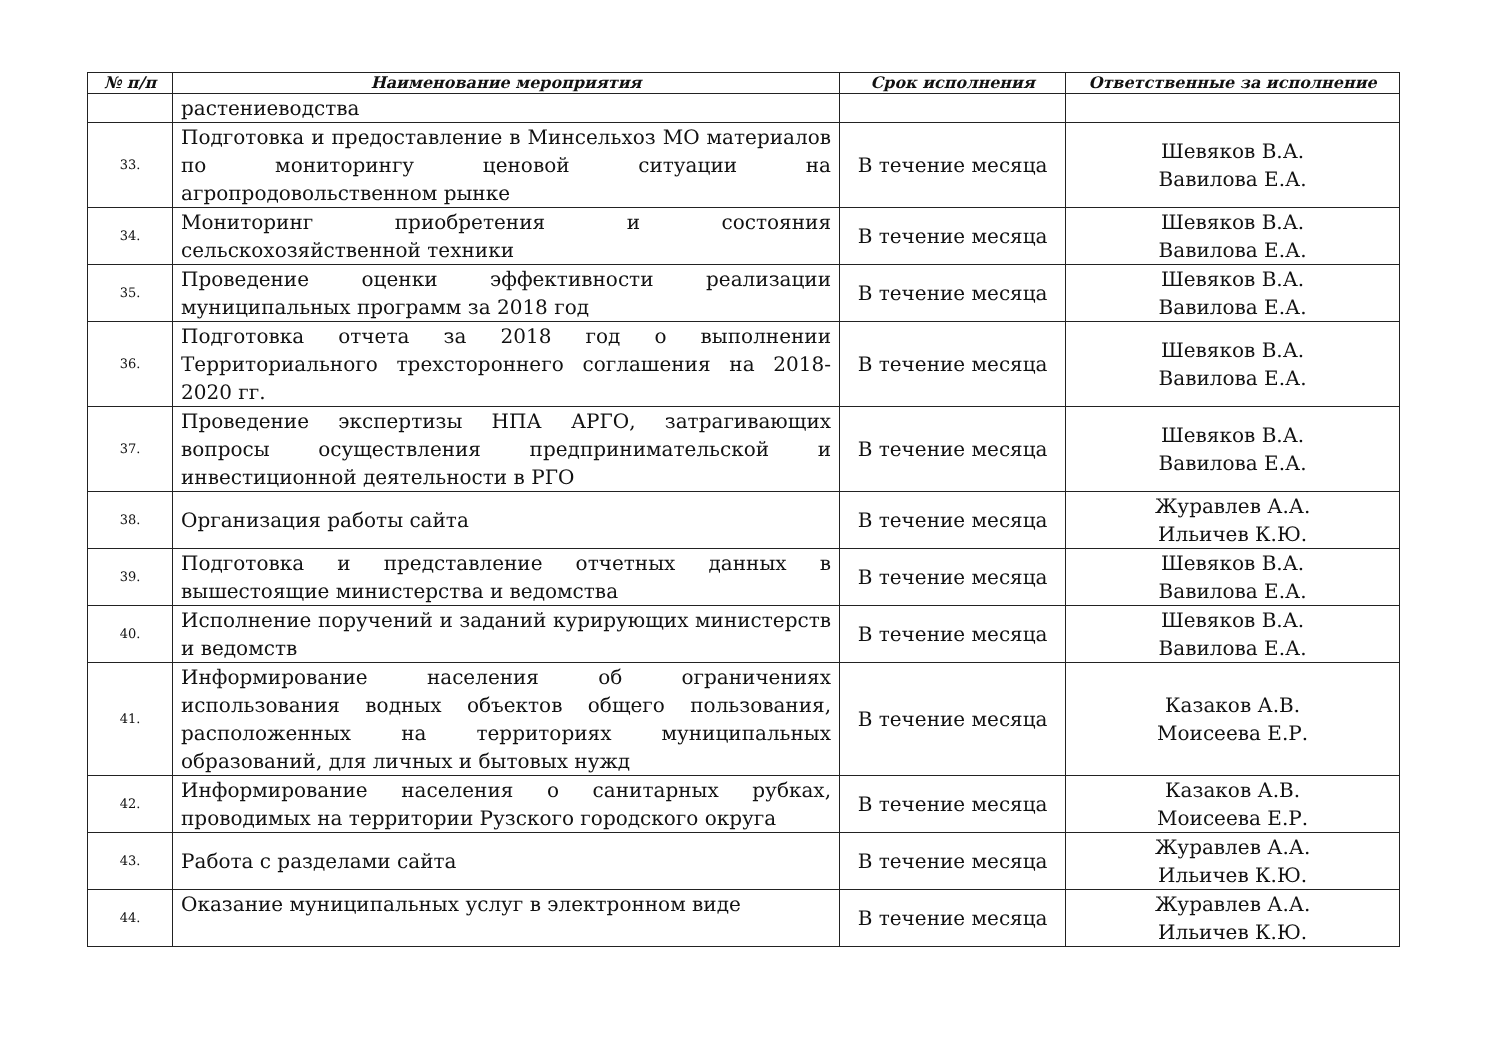| № п/п | Наименование мероприятия | Срок исполнения | Ответственные за исполнение |
| --- | --- | --- | --- |
| | растениеводства | | |
| 33. | Подготовка и предоставление в Минсельхоз МО материалов по мониторингу ценовой ситуации на агропродовольственном рынке | В течение месяца | Шевяков В.А. Вавилова Е.А. |
| 34. | Мониторинг приобретения и состояния сельскохозяйственной техники | В течение месяца | Шевяков В.А. Вавилова Е.А. |
| 35. | Проведение оценки эффективности реализации муниципальных программ за 2018 год | В течение месяца | Шевяков В.А. Вавилова Е.А. |
| 36. | Подготовка отчета за 2018 год о выполнении Территориального трехстороннего соглашения на 2018-2020 гг. | В течение месяца | Шевяков В.А. Вавилова Е.А. |
| 37. | Проведение экспертизы НПА АРГО, затрагивающих вопросы осуществления предпринимательской и инвестиционной деятельности в РГО | В течение месяца | Шевяков В.А. Вавилова Е.А. |
| 38. | Организация работы сайта | В течение месяца | Журавлев А.А. Ильичев К.Ю. |
| 39. | Подготовка и представление отчетных данных в вышестоящие министерства и ведомства | В течение месяца | Шевяков В.А. Вавилова Е.А. |
| 40. | Исполнение поручений и заданий курирующих министерств и ведомств | В течение месяца | Шевяков В.А. Вавилова Е.А. |
| 41. | Информирование населения об ограничениях использования водных объектов общего пользования, расположенных на территориях муниципальных образований, для личных и бытовых нужд | В течение месяца | Казаков А.В. Моисеева Е.Р. |
| 42. | Информирование населения о санитарных рубках, проводимых на территории Рузского городского округа | В течение месяца | Казаков А.В. Моисеева Е.Р. |
| 43. | Работа с разделами сайта | В течение месяца | Журавлев А.А. Ильичев К.Ю. |
| 44. | Оказание муниципальных услуг в электронном виде | В течение месяца | Журавлев А.А. Ильичев К.Ю. |